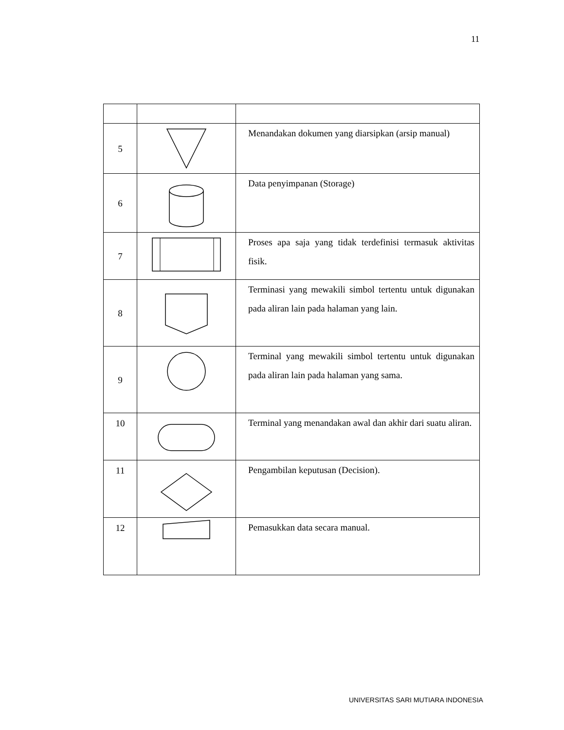11
| 5 | | Menandakan dokumen yang diarsipkan (arsip manual) |
| 6 | | Data penyimpanan (Storage) |
| 7 | | Proses apa saja yang tidak terdefinisi termasuk aktivitas fisik. |
| 8 | | Terminasi yang mewakili simbol tertentu untuk digunakan pada aliran lain pada halaman yang lain. |
| 9 | | Terminal yang mewakili simbol tertentu untuk digunakan pada aliran lain pada halaman yang sama. |
| 10 | | Terminal yang menandakan awal dan akhir dari suatu aliran. |
| 11 | | Pengambilan keputusan (Decision). |
| 12 | | Pemasukkan data secara manual. |
UNIVERSITAS SARI MUTIARA INDONESIA